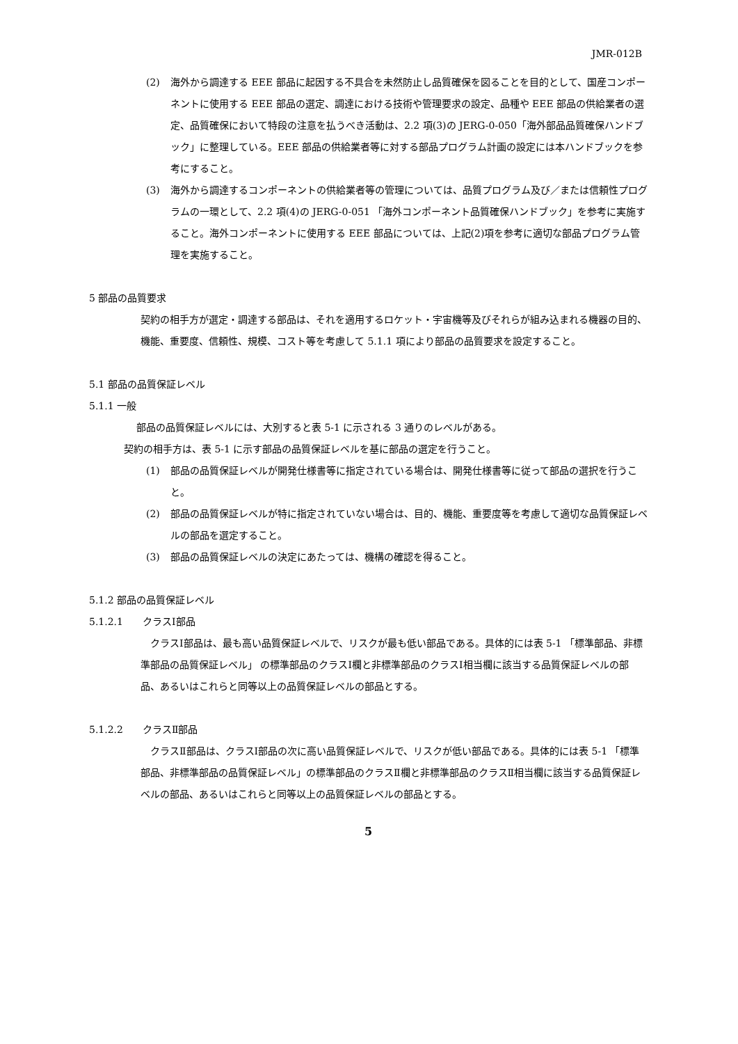JMR-012B
(2) 海外から調達する EEE 部品に起因する不具合を未然防止し品質確保を図ることを目的として、国産コンポーネントに使用する EEE 部品の選定、調達における技術や管理要求の設定、品種や EEE 部品の供給業者の選定、品質確保において特段の注意を払うべき活動は、2.2 項(3)の JERG-0-050「海外部品品質確保ハンドブック」に整理している。EEE 部品の供給業者等に対する部品プログラム計画の設定には本ハンドブックを参考にすること。
(3) 海外から調達するコンポーネントの供給業者等の管理については、品質プログラム及び／または信頼性プログラムの一環として、2.2 項(4)の JERG-0-051 「海外コンポーネント品質確保ハンドブック」を参考に実施すること。海外コンポーネントに使用する EEE 部品については、上記(2)項を参考に適切な部品プログラム管理を実施すること。
5 部品の品質要求
契約の相手方が選定・調達する部品は、それを適用するロケット・宇宙機等及びそれらが組み込まれる機器の目的、機能、重要度、信頼性、規模、コスト等を考慮して 5.1.1 項により部品の品質要求を設定すること。
5.1 部品の品質保証レベル
5.1.1 一般
部品の品質保証レベルには、大別すると表 5-1 に示される 3 通りのレベルがある。
契約の相手方は、表 5-1 に示す部品の品質保証レベルを基に部品の選定を行うこと。
(1) 部品の品質保証レベルが開発仕様書等に指定されている場合は、開発仕様書等に従って部品の選択を行うこと。
(2) 部品の品質保証レベルが特に指定されていない場合は、目的、機能、重要度等を考慮して適切な品質保証レベルの部品を選定すること。
(3) 部品の品質保証レベルの決定にあたっては、機構の確認を得ること。
5.1.2 部品の品質保証レベル
5.1.2.1　　クラスⅠ部品
　クラスⅠ部品は、最も高い品質保証レベルで、リスクが最も低い部品である。具体的には表 5-1 「標準部品、非標準部品の品質保証レベル」 の標準部品のクラスⅠ欄と非標準部品のクラスⅠ相当欄に該当する品質保証レベルの部品、あるいはこれらと同等以上の品質保証レベルの部品とする。
5.1.2.2　　クラスⅡ部品
　クラスⅡ部品は、クラスⅠ部品の次に高い品質保証レベルで、リスクが低い部品である。具体的には表 5-1 「標準部品、非標準部品の品質保証レベル」の標準部品のクラスⅡ欄と非標準部品のクラスⅡ相当欄に該当する品質保証レベルの部品、あるいはこれらと同等以上の品質保証レベルの部品とする。
5